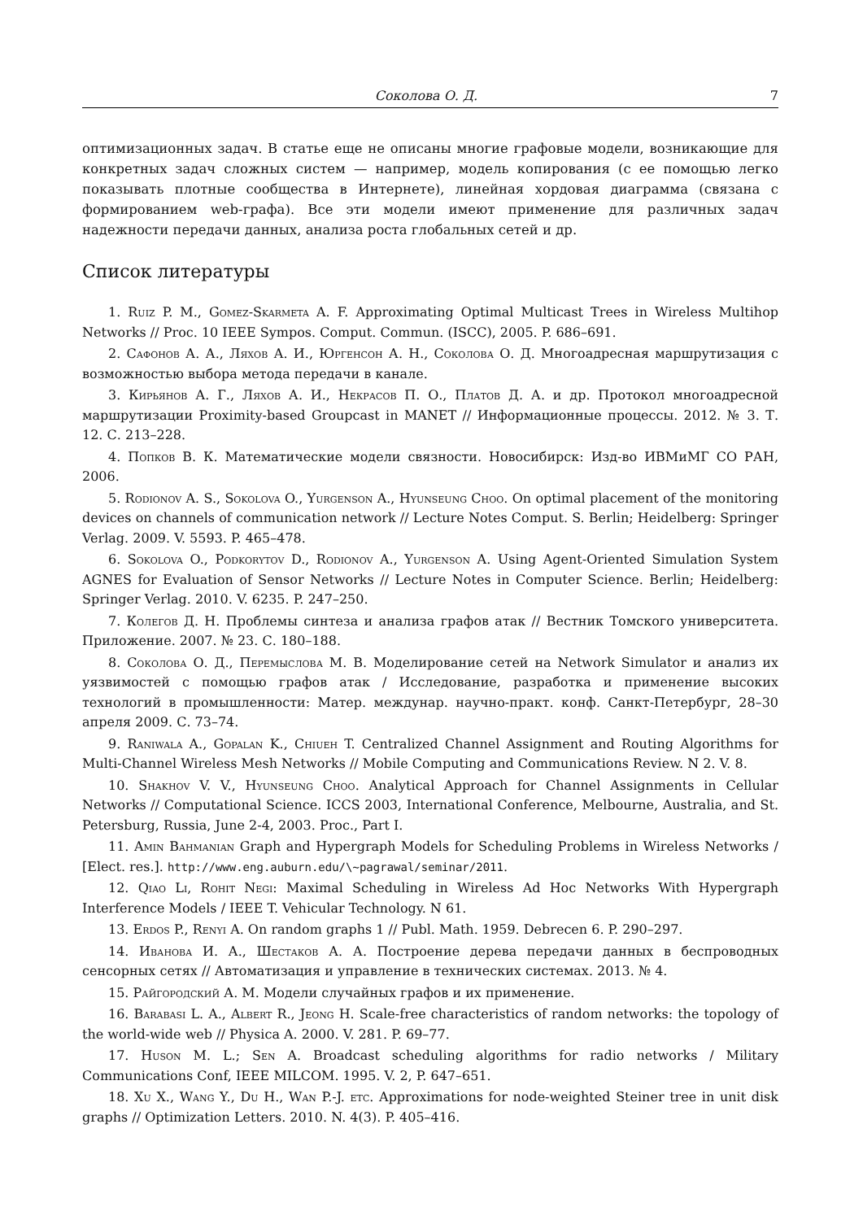Соколова О. Д. 7
оптимизационных задач. В статье еще не описаны многие графовые модели, возникающие для конкретных задач сложных систем — например, модель копирования (с ее помощью легко показывать плотные сообщества в Интернете), линейная хордовая диаграмма (связана с формированием web-графа). Все эти модели имеют применение для различных задач надежности передачи данных, анализа роста глобальных сетей и др.
Список литературы
1. Ruiz P. M., Gomez-Skarmeta A. F. Approximating Optimal Multicast Trees in Wireless Multihop Networks // Proc. 10 IEEE Sympos. Comput. Commun. (ISCC), 2005. P. 686–691.
2. Сафонов А. А., Ляхов А. И., Юргенсон А. Н., Соколова О. Д. Многоадресная маршрутизация с возможностью выбора метода передачи в канале.
3. Кирьянов А. Г., Ляхов А. И., Некрасов П. О., Платов Д. А. и др. Протокол многоадресной маршрутизации Proximity-based Groupcast in MANET // Информационные процессы. 2012. № 3. Т. 12. С. 213–228.
4. Попков В. К. Математические модели связности. Новосибирск: Изд-во ИВМиМГ СО РАН, 2006.
5. Rodionov A. S., Sokolova O., Yurgenson A., Hyunseung Choo. On optimal placement of the monitoring devices on channels of communication network // Lecture Notes Comput. S. Berlin; Heidelberg: Springer Verlag. 2009. V. 5593. P. 465–478.
6. Sokolova O., Podkorytov D., Rodionov A., Yurgenson A. Using Agent-Oriented Simulation System AGNES for Evaluation of Sensor Networks // Lecture Notes in Computer Science. Berlin; Heidelberg: Springer Verlag. 2010. V. 6235. P. 247–250.
7. Колегов Д. Н. Проблемы синтеза и анализа графов атак // Вестник Томского университета. Приложение. 2007. № 23. С. 180–188.
8. Соколова О. Д., Перемыслова М. В. Моделирование сетей на Network Simulator и анализ их уязвимостей с помощью графов атак / Исследование, разработка и применение высоких технологий в промышленности: Матер. междунар. научно-практ. конф. Санкт-Петербург, 28–30 апреля 2009. С. 73–74.
9. Raniwala A., Gopalan K., Chiueh T. Centralized Channel Assignment and Routing Algorithms for Multi-Channel Wireless Mesh Networks // Mobile Computing and Communications Review. N 2. V. 8.
10. Shakhov V. V., Hyunseung Choo. Analytical Approach for Channel Assignments in Cellular Networks // Computational Science. ICCS 2003, International Conference, Melbourne, Australia, and St. Petersburg, Russia, June 2-4, 2003. Proc., Part I.
11. Amin Bahmanian Graph and Hypergraph Models for Scheduling Problems in Wireless Networks / [Elect. res.]. http://www.eng.auburn.edu/\~pagrawal/seminar/2011.
12. Qiao Li, Rohit Negi: Maximal Scheduling in Wireless Ad Hoc Networks With Hypergraph Interference Models / IEEE T. Vehicular Technology. N 61.
13. Erdos P., Renyi A. On random graphs 1 // Publ. Math. 1959. Debrecen 6. P. 290–297.
14. Иванова И. А., Шестаков А. А. Построение дерева передачи данных в беспроводных сенсорных сетях // Автоматизация и управление в технических системах. 2013. № 4.
15. Райгородский А. М. Модели случайных графов и их применение.
16. Barabasi L. A., Albert R., Jeong H. Scale-free characteristics of random networks: the topology of the world-wide web // Physica A. 2000. V. 281. P. 69–77.
17. Huson M. L.; Sen A. Broadcast scheduling algorithms for radio networks / Military Communications Conf, IEEE MILCOM. 1995. V. 2, P. 647–651.
18. Xu X., Wang Y., Du H., Wan P.-J. etc. Approximations for node-weighted Steiner tree in unit disk graphs // Optimization Letters. 2010. N. 4(3). P. 405–416.